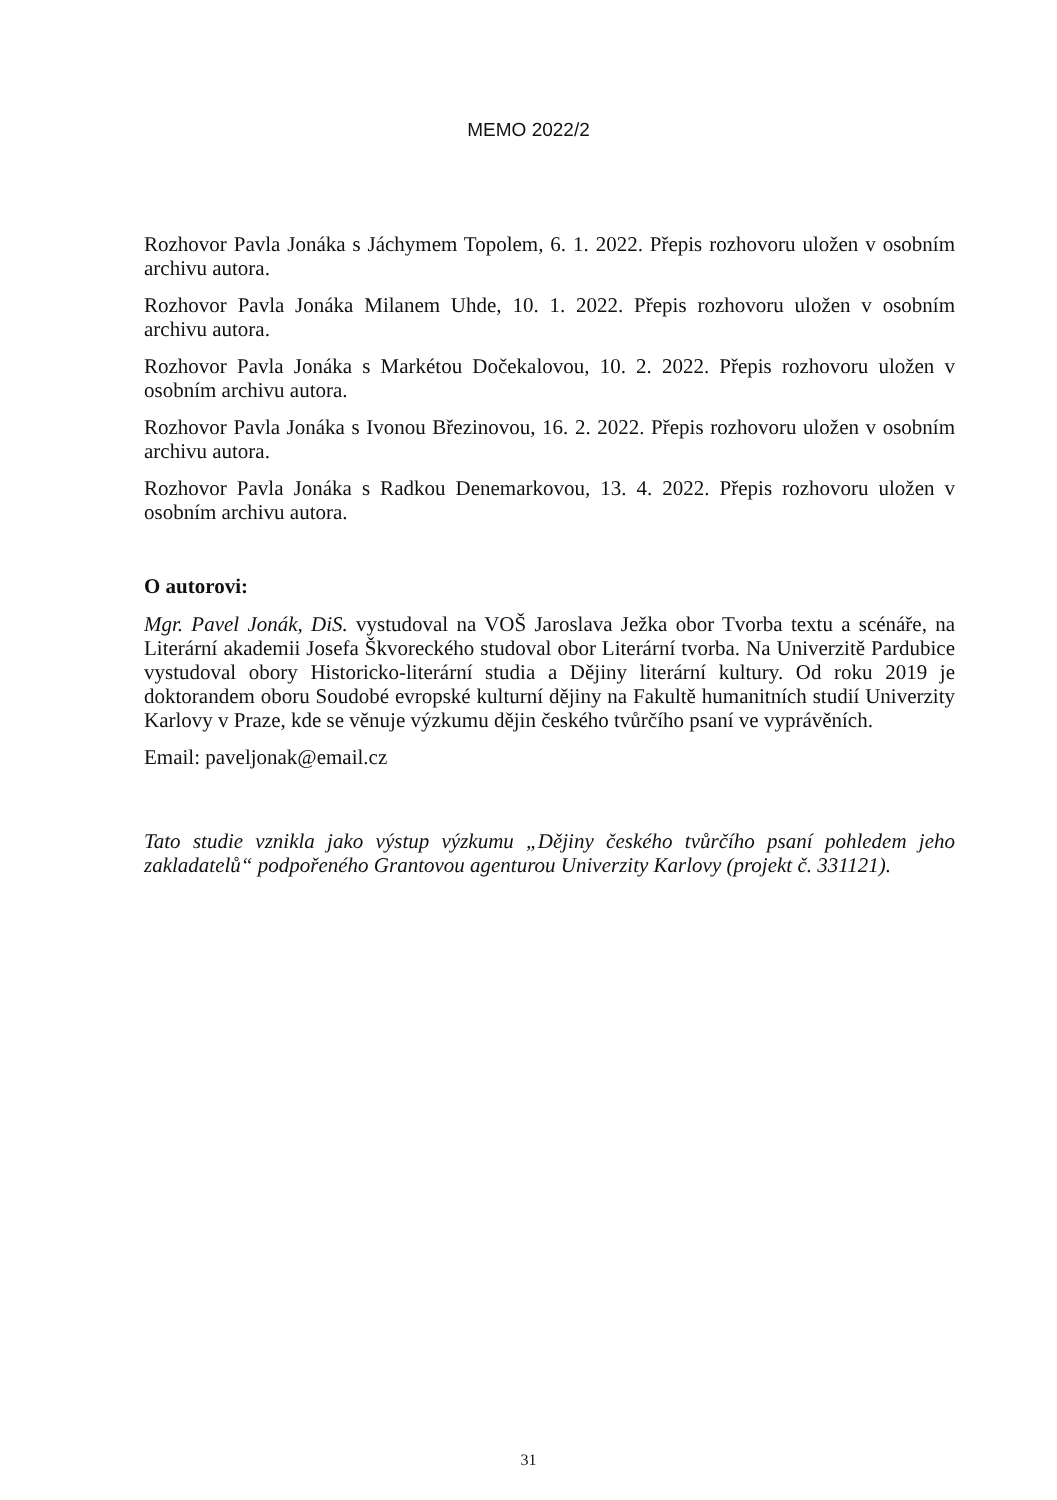MEMO 2022/2
Rozhovor Pavla Jonáka s Jáchymem Topolem, 6. 1. 2022. Přepis rozhovoru uložen v osobním archivu autora.
Rozhovor Pavla Jonáka Milanem Uhde, 10. 1. 2022. Přepis rozhovoru uložen v osobním archivu autora.
Rozhovor Pavla Jonáka s Markétou Dočekalovou, 10. 2. 2022. Přepis rozhovoru uložen v osobním archivu autora.
Rozhovor Pavla Jonáka s Ivonou Březinovou, 16. 2. 2022. Přepis rozhovoru uložen v osobním archivu autora.
Rozhovor Pavla Jonáka s Radkou Denemarkovou, 13. 4. 2022. Přepis rozhovoru uložen v osobním archivu autora.
O autorovi:
Mgr. Pavel Jonák, DiS. vystudoval na VOŠ Jaroslava Ježka obor Tvorba textu a scénáře, na Literární akademii Josefa Škvoreckého studoval obor Literární tvorba. Na Univerzitě Pardubice vystudoval obory Historicko-literární studia a Dějiny literární kultury. Od roku 2019 je doktorandem oboru Soudobé evropské kulturní dějiny na Fakultě humanitních studií Univerzity Karlovy v Praze, kde se věnuje výzkumu dějin českého tvůrčího psaní ve vyprávěních.
Email: paveljonak@email.cz
Tato studie vznikla jako výstup výzkumu „Dějiny českého tvůrčího psaní pohledem jeho zakladatelů“ podpořeného Grantovou agenturou Univerzity Karlovy (projekt č. 331121).
31